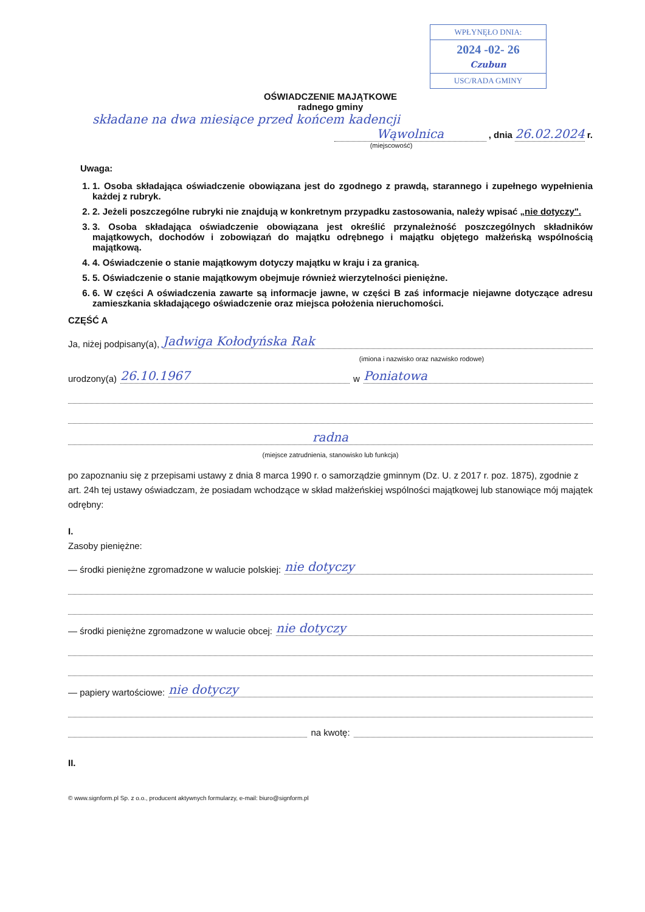WPŁYNĘŁO DNIA:
2024 -02- 26
Czubun
USC/RADA GMINY
OŚWIADCZENIE MAJĄTKOWE
radnego gminy
składane na dwa miesiące przed końcem kadencji
Wąwolnica , dnia 26.02.2024 r.
(miejscowość)
Uwaga:
1. 1. Osoba składająca oświadczenie obowiązana jest do zgodnego z prawdą, starannego i zupełnego wypełnienia każdej z rubryk.
2. 2. Jeżeli poszczególne rubryki nie znajdują w konkretnym przypadku zastosowania, należy wpisać „nie dotyczy".
3. 3. Osoba składająca oświadczenie obowiązana jest określić przynależność poszczególnych składników majątkowych, dochodów i zobowiązań do majątku odrębnego i majątku objętego małżeńską wspólnością majątkową.
4. 4. Oświadczenie o stanie majątkowym dotyczy majątku w kraju i za granicą.
5. 5. Oświadczenie o stanie majątkowym obejmuje również wierzytelności pieniężne.
6. 6. W części A oświadczenia zawarte są informacje jawne, w części B zaś informacje niejawne dotyczące adresu zamieszkania składającego oświadczenie oraz miejsca położenia nieruchomości.
CZĘŚĆ A
Ja, niżej podpisany(a), Jadwiga Kołodyńska Rak
(imiona i nazwisko oraz nazwisko rodowe)
urodzony(a) 26.10.1967 w Poniatowa
radna
(miejsce zatrudnienia, stanowisko lub funkcja)
po zapoznaniu się z przepisami ustawy z dnia 8 marca 1990 r. o samorządzie gminnym (Dz. U. z 2017 r. poz. 1875), zgodnie z art. 24h tej ustawy oświadczam, że posiadam wchodzące w skład małżeńskiej wspólności majątkowej lub stanowiące mój majątek odrębny:
I.
Zasoby pieniężne:
— środki pieniężne zgromadzone w walucie polskiej: nie dotyczy
— środki pieniężne zgromadzone w walucie obcej: nie dotyczy
— papiery wartościowe: nie dotyczy
na kwotę:
II.
© www.signform.pl Sp. z o.o., producent aktywnych formularzy, e-mail: biuro@signform.pl